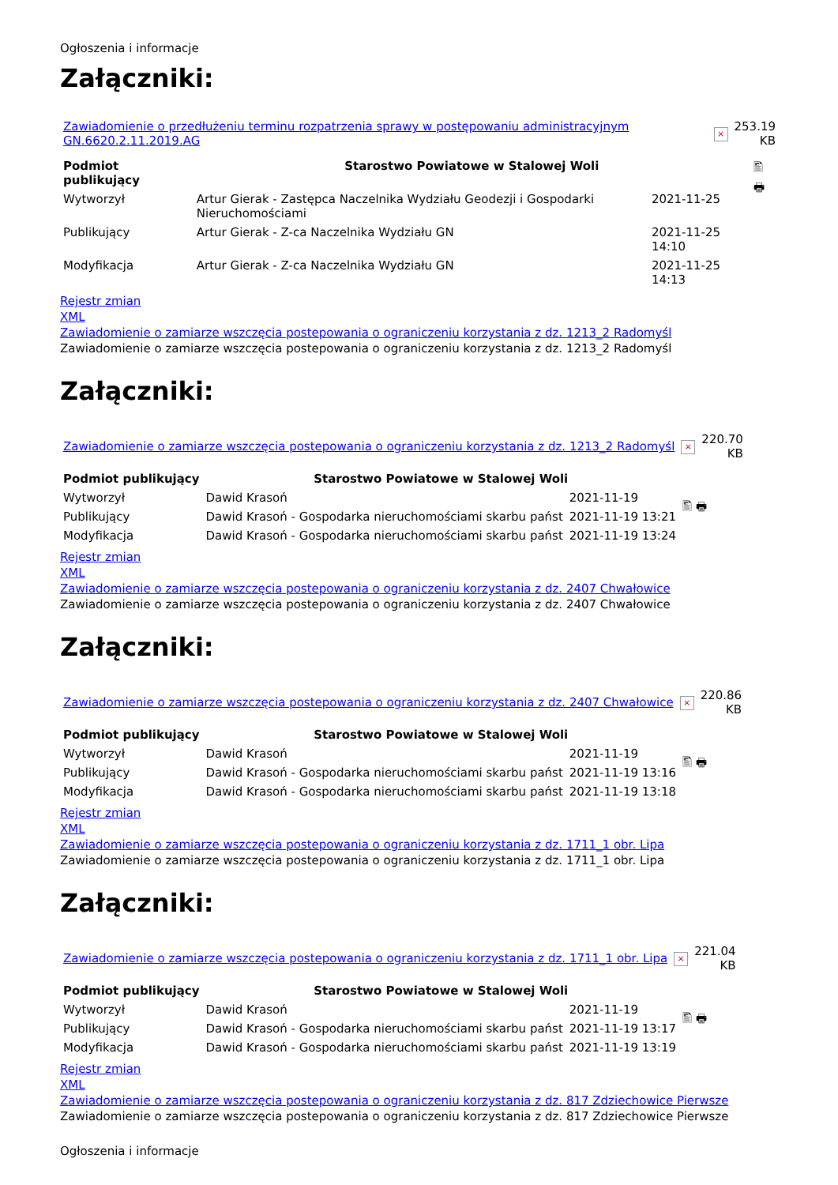Ogłoszenia i informacje
Załączniki:
| Zawiadomienie o przedłużeniu terminu rozpatrzenia sprawy w postępowaniu administracyjnym GN.6620.2.11.2019.AG | × | 253.19 KB |
| Podmiot publikujący | Starostwo Powiatowe w Stalowej Woli | | 🖺 🖶 |
| Wytworzył | Artur Gierak - Zastępca Naczelnika Wydziału Geodezji i Gospodarki Nieruchomościami | 2021-11-25 | |
| Publikujący | Artur Gierak - Z-ca Naczelnika Wydziału GN | 2021-11-25 14:10 | |
| Modyfikacja | Artur Gierak - Z-ca Naczelnika Wydziału GN | 2021-11-25 14:13 | |
Rejestr zmian
XML
Zawiadomienie o zamiarze wszczęcia postepowania o ograniczeniu korzystania z dz. 1213_2 Radomyśl
Zawiadomienie o zamiarze wszczęcia postepowania o ograniczeniu korzystania z dz. 1213_2 Radomyśl
Załączniki:
| Zawiadomienie o zamiarze wszczęcia postepowania o ograniczeniu korzystania z dz. 1213_2 Radomyśl | × | 220.70 KB |
| Podmiot publikujący | Starostwo Powiatowe w Stalowej Woli | | 🖺 🖶 |
| Wytworzył | Dawid Krasoń | 2021-11-19 | |
| Publikujący | Dawid Krasoń - Gospodarka nieruchomościami skarbu państ | 2021-11-19 13:21 | |
| Modyfikacja | Dawid Krasoń - Gospodarka nieruchomościami skarbu państ | 2021-11-19 13:24 | |
Rejestr zmian
XML
Zawiadomienie o zamiarze wszczęcia postepowania o ograniczeniu korzystania z dz. 2407 Chwałowice
Zawiadomienie o zamiarze wszczęcia postepowania o ograniczeniu korzystania z dz. 2407 Chwałowice
Załączniki:
| Zawiadomienie o zamiarze wszczęcia postepowania o ograniczeniu korzystania z dz. 2407 Chwałowice | × | 220.86 KB |
| Podmiot publikujący | Starostwo Powiatowe w Stalowej Woli | | 🖺 🖶 |
| Wytworzył | Dawid Krasoń | 2021-11-19 | |
| Publikujący | Dawid Krasoń - Gospodarka nieruchomościami skarbu państ | 2021-11-19 13:16 | |
| Modyfikacja | Dawid Krasoń - Gospodarka nieruchomościami skarbu państ | 2021-11-19 13:18 | |
Rejestr zmian
XML
Zawiadomienie o zamiarze wszczęcia postepowania o ograniczeniu korzystania z dz. 1711_1 obr. Lipa
Zawiadomienie o zamiarze wszczęcia postepowania o ograniczeniu korzystania z dz. 1711_1 obr. Lipa
Załączniki:
| Zawiadomienie o zamiarze wszczęcia postepowania o ograniczeniu korzystania z dz. 1711_1 obr. Lipa | × | 221.04 KB |
| Podmiot publikujący | Starostwo Powiatowe w Stalowej Woli | | 🖺 🖶 |
| Wytworzył | Dawid Krasoń | 2021-11-19 | |
| Publikujący | Dawid Krasoń - Gospodarka nieruchomościami skarbu państ | 2021-11-19 13:17 | |
| Modyfikacja | Dawid Krasoń - Gospodarka nieruchomościami skarbu państ | 2021-11-19 13:19 | |
Rejestr zmian
XML
Zawiadomienie o zamiarze wszczęcia postepowania o ograniczeniu korzystania z dz. 817 Zdziechowice Pierwsze
Zawiadomienie o zamiarze wszczęcia postepowania o ograniczeniu korzystania z dz. 817 Zdziechowice Pierwsze
Ogłoszenia i informacje